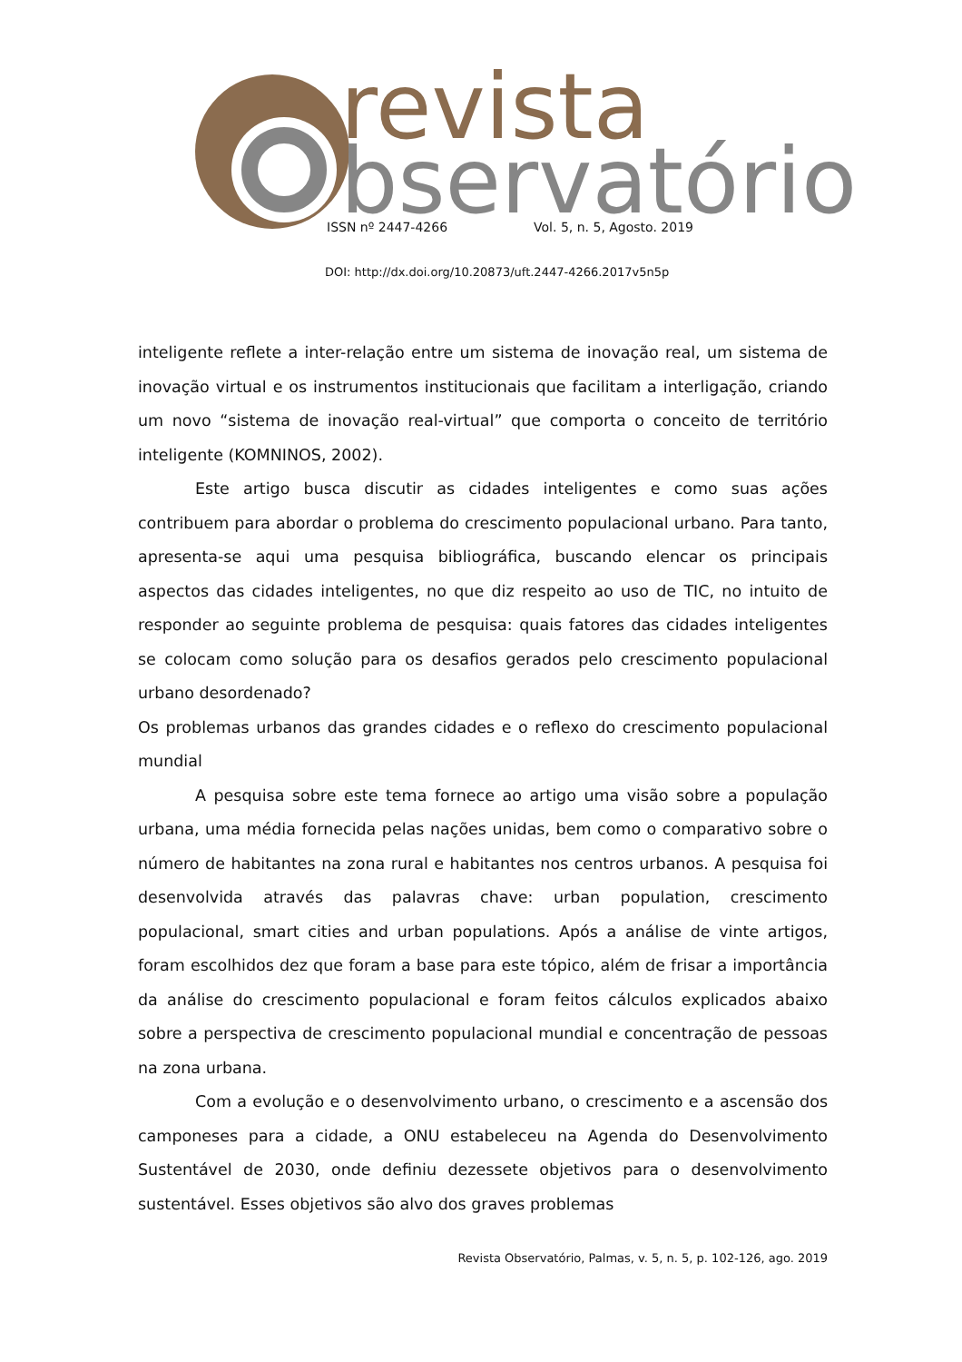revista
bservatório
ISSN nº 2447-4266 Vol. 5, n. 5, Agosto. 2019
DOI: http://dx.doi.org/10.20873/uft.2447-4266.2017v5n5p
inteligente reflete a inter-relação entre um sistema de inovação real, um sistema de inovação virtual e os instrumentos institucionais que facilitam a interligação, criando um novo “sistema de inovação real-virtual” que comporta o conceito de território inteligente (KOMNINOS, 2002).
Este artigo busca discutir as cidades inteligentes e como suas ações contribuem para abordar o problema do crescimento populacional urbano. Para tanto, apresenta-se aqui uma pesquisa bibliográfica, buscando elencar os principais aspectos das cidades inteligentes, no que diz respeito ao uso de TIC, no intuito de responder ao seguinte problema de pesquisa: quais fatores das cidades inteligentes se colocam como solução para os desafios gerados pelo crescimento populacional urbano desordenado?
Os problemas urbanos das grandes cidades e o reflexo do crescimento populacional mundial
A pesquisa sobre este tema fornece ao artigo uma visão sobre a população urbana, uma média fornecida pelas nações unidas, bem como o comparativo sobre o número de habitantes na zona rural e habitantes nos centros urbanos. A pesquisa foi desenvolvida através das palavras chave: urban population, crescimento populacional, smart cities and urban populations. Após a análise de vinte artigos, foram escolhidos dez que foram a base para este tópico, além de frisar a importância da análise do crescimento populacional e foram feitos cálculos explicados abaixo sobre a perspectiva de crescimento populacional mundial e concentração de pessoas na zona urbana.
Com a evolução e o desenvolvimento urbano, o crescimento e a ascensão dos camponeses para a cidade, a ONU estabeleceu na Agenda do Desenvolvimento Sustentável de 2030, onde definiu dezessete objetivos para o desenvolvimento sustentável. Esses objetivos são alvo dos graves problemas
Revista Observatório, Palmas, v. 5, n. 5, p. 102-126, ago. 2019